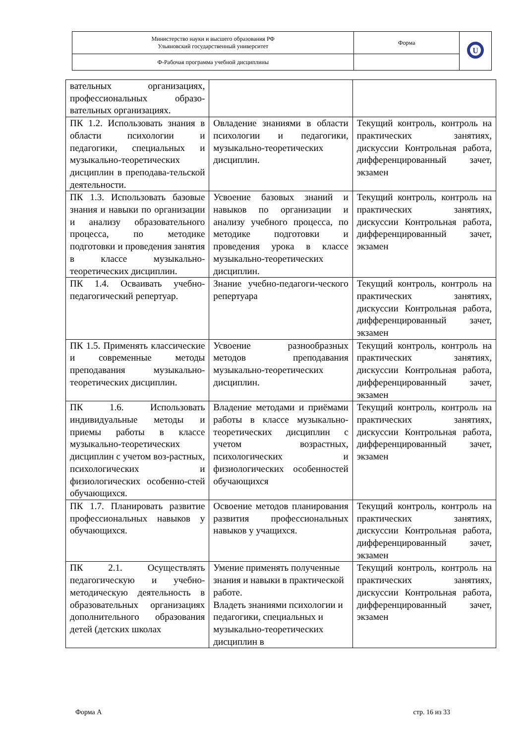| Министерство науки и высшего образования РФ Ульяновский государственный университет | Форма | U |
| Ф-Рабочая программа учебной дисциплины | | |
| вательных организациях, профессиональных образо-вательных организациях. | | |
| ПК 1.2. Использовать знания в области психологии и педагогики, специальных и музыкально-теоретических дисциплин в преподава-тельской деятельности. | Овладение знаниями в области психологии и педагогики, музыкально-теоретических дисциплин. | Текущий контроль, контроль на практических занятиях, дискуссии Контрольная работа, дифференцированный зачет, экзамен |
| ПК 1.3. Использовать базовые знания и навыки по организации и анализу образовательного процесса, по методике подготовки и проведения занятия в классе музыкально-теоретических дисциплин. | Усвоение базовых знаний и навыков по организации и анализу учебного процесса, по методике подготовки и проведения урока в классе музыкально-теоретических дисциплин. | Текущий контроль, контроль на практических занятиях, дискуссии Контрольная работа, дифференцированный зачет, экзамен |
| ПК 1.4. Осваивать учебно-педагогический репертуар. | Знание учебно-педагоги-ческого репертуара | Текущий контроль, контроль на практических занятиях, дискуссии Контрольная работа, дифференцированный зачет, экзамен |
| ПК 1.5. Применять классические и современные методы преподавания музыкально-теоретических дисциплин. | Усвоение разнообразных методов преподавания музыкально-теоретических дисциплин. | Текущий контроль, контроль на практических занятиях, дискуссии Контрольная работа, дифференцированный зачет, экзамен |
| ПК 1.6. Использовать индивидуальные методы и приемы работы в классе музыкально-теоретических дисциплин с учетом воз-растных, психологических и физиологических особенно-стей обучающихся. | Владение методами и приёмами работы в классе музыкально-теоретических дисциплин с учетом возрастных, психологических и физиологических особенностей обучающихся | Текущий контроль, контроль на практических занятиях, дискуссии Контрольная работа, дифференцированный зачет, экзамен |
| ПК 1.7. Планировать развитие профессиональных навыков у обучающихся. | Освоение методов планирования развития профессиональных навыков у учащихся. | Текущий контроль, контроль на практических занятиях, дискуссии Контрольная работа, дифференцированный зачет, экзамен |
| ПК 2.1. Осуществлять педагогическую и учебно-методическую деятельность в образовательных организациях дополнительного образования детей (детских школах | Умение применять полученные знания и навыки в практической работе. Владеть знаниями психологии и педагогики, специальных и музыкально-теоретических дисциплин в | Текущий контроль, контроль на практических занятиях, дискуссии Контрольная работа, дифференцированный зачет, экзамен |
Форма А стр. 16 из 33